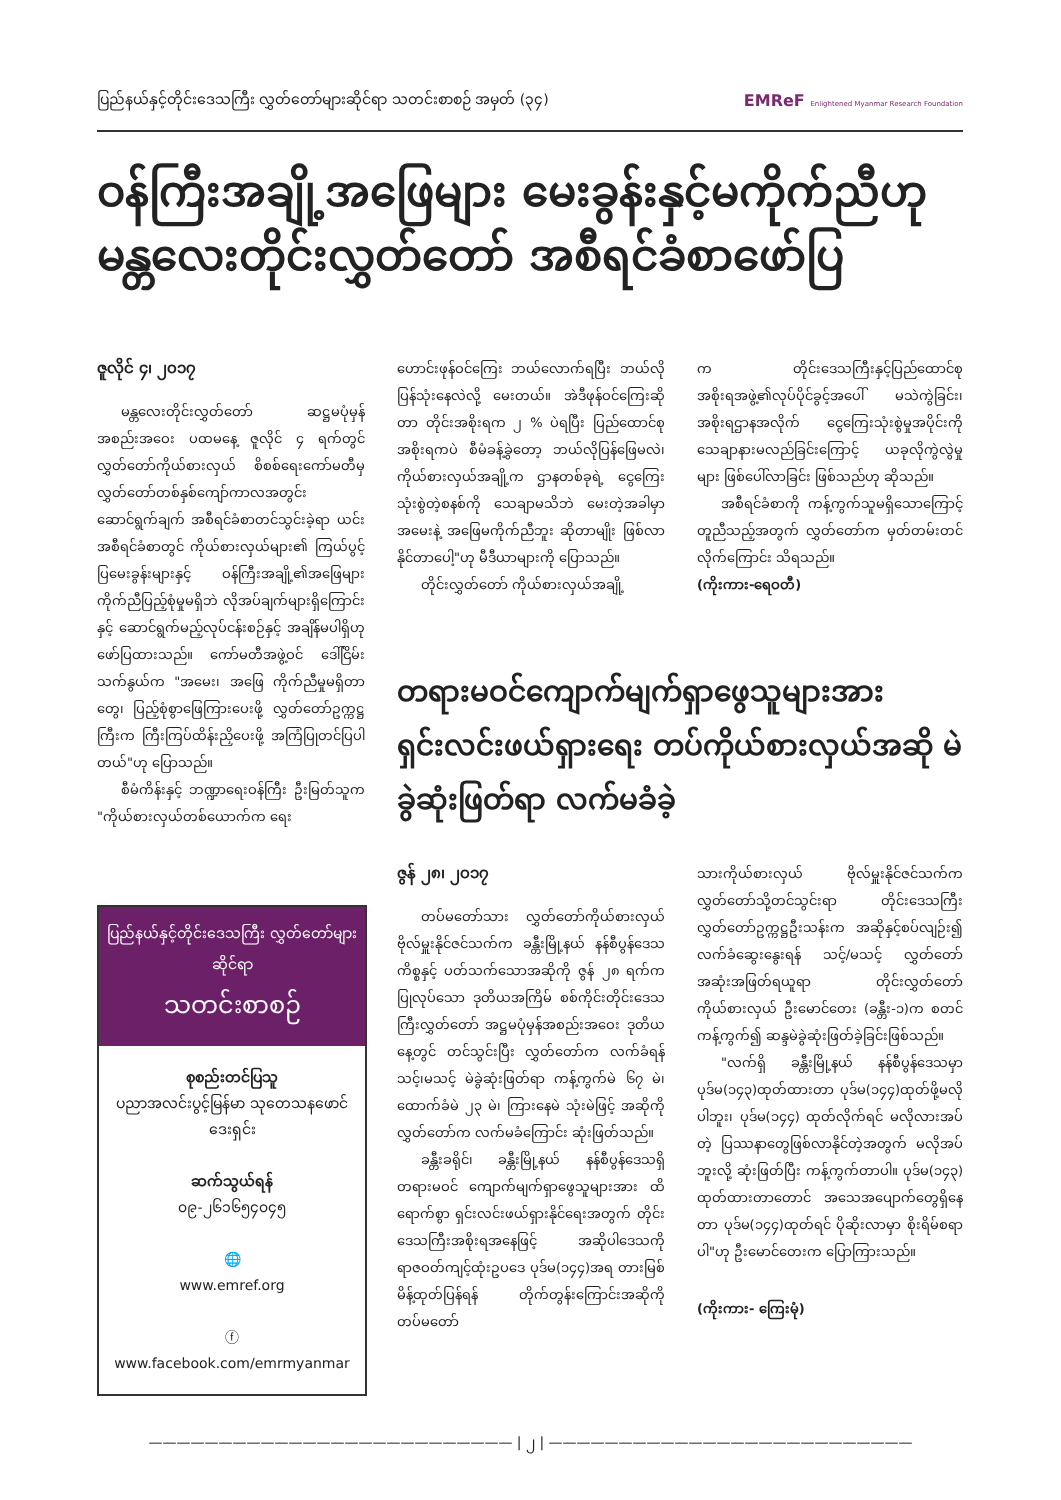ပြည်နယ်နှင့်တိုင်းဒေသကြီး လွှတ်တော်များဆိုင်ရာ သတင်းစာစဉ် အမှတ် (၃၄) EMReF Enlightened Myanmar Research Foundation
ဝန်ကြီးအချို့အဖြေများ မေးခွန်းနှင့်မကိုက်ညီဟု မန္တလေးတိုင်းလွှတ်တော် အစီရင်ခံစာဖော်ပြ
ဇူလိုင် ၄၊ ၂၀၁၇
မန္တလေးတိုင်းလွှတ်တော် ဆဋ္ဌမပုံမှန်အစည်းအဝေး ပထမနေ့ ဇူလိုင် ၄ ရက်တွင် လွှတ်တော်ကိုယ်စားလှယ် စိစစ်ရေးကော်မတီမှ လွှတ်တော်တစ်နှစ်ကျော်ကာလအတွင်း ဆောင်ရွက်ချက် အစီရင်ခံစာတင်သွင်းခဲ့ရာ ယင်းအစီရင်ခံစာတွင် ကိုယ်စားလှယ်များ၏ ကြယ်ပွင့်ပြမေးခွန်းများနှင့် ဝန်ကြီးအချို့၏အဖြေများ ကိုက်ညီပြည့်စုံမှုမရှိဘဲ လိုအပ်ချက်များရှိကြောင်းနှင့် ဆောင်ရွက်မည့်လုပ်ငန်းစဉ်နှင့် အချိန်မပါရှိဟု ဖော်ပြထားသည်။ ကော်မတီအဖွဲ့ဝင် ဒေါ်ငြိမ်းသက်နွယ်က "အမေး၊ အဖြေ ကိုက်ညီမှုမရှိတာတွေ၊ ပြည့်စုံစွာဖြေကြားပေးဖို့ လွှတ်တော်ဥက္ကဋ္ဌကြီးက ကြီးကြပ်ထိန်းညှိပေးဖို့ အကြံပြုတင်ပြပါတယ်"ဟု ပြောသည်။
စီမံကိန်းနှင့် ဘဏ္ဍာရေးဝန်ကြီး ဦးမြတ်သူက "ကိုယ်စားလှယ်တစ်ယောက်က ရေး
ဟောင်းဖုန်ဝင်ကြေး ဘယ်လောက်ရပြီး ဘယ်လိုပြန်သုံးနေလဲလို့ မေးတယ်။ အဲဒီဖုန်ဝင်ကြေးဆိုတာ တိုင်းအစိုးရက ၂ % ပဲရပြီး ပြည်ထောင်စုအစိုးရကပဲ စီမံခန့်ခွဲတော့ ဘယ်လိုပြန်ဖြေမလဲ၊ ကိုယ်စားလှယ်အချို့က ဌာနတစ်ခုရဲ့ ငွေကြေးသုံးစွဲတဲ့စနစ်ကို သေချာမသိဘဲ မေးတဲ့အခါမှာ အမေးနဲ့ အဖြေမကိုက်ညီဘူး ဆိုတာမျိုး ဖြစ်လာနိုင်တာပေါ့"ဟု မီဒီယာများကို ပြောသည်။
တိုင်းလွှတ်တော် ကိုယ်စားလှယ်အချို့
က တိုင်းဒေသကြီးနှင့်ပြည်ထောင်စုအစိုးရအဖွဲ့၏လုပ်ပိုင်ခွင့်အပေါ် မသဲကွဲခြင်း၊ အစိုးရဌာနအလိုက် ငွေကြေးသုံးစွဲမှုအပိုင်းကို သေချာနားမလည်ခြင်းကြောင့် ယခုလိုကွဲလွဲမှုများ ဖြစ်ပေါ်လာခြင်း ဖြစ်သည်ဟု ဆိုသည်။
အစီရင်ခံစာကို ကန့်ကွက်သူမရှိသောကြောင့် တူညီသည့်အတွက် လွှတ်တော်က မှတ်တမ်းတင်လိုက်ကြောင်း သိရသည်။
(ကိုးကား-ရေဝတီ)
ပြည်နယ်နှင့်တိုင်းဒေသကြီး လွှတ်တော်များဆိုင်ရာ
သတင်းစာစဉ်
စုစည်းတင်ပြသူ
ပညာအလင်းပွင့်မြန်မာ သုတေသနဖောင်ဒေးရှင်း
ဆက်သွယ်ရန်
၀၉-၂၆၁၆၅၄၀၄၅
🌐
www.emref.org
ⓕ
www.facebook.com/emrmyanmar
တရားမဝင်ကျောက်မျက်ရှာဖွေသူများအား ရှင်းလင်းဖယ်ရှားရေး တပ်ကိုယ်စားလှယ်အဆို မဲခွဲဆုံးဖြတ်ရာ လက်မခံခဲ့
ဇွန် ၂၈၊ ၂၀၁၇
တပ်မတော်သား လွှတ်တော်ကိုယ်စားလှယ် ဗိုလ်မှူးနိုင်ဇင်သက်က ခန္တီးမြို့နယ် နန်စီပွန်ဒေသကိစ္စနှင့် ပတ်သက်သောအဆိုကို ဇွန် ၂၈ ရက်က ပြုလုပ်သော ဒုတိယအကြိမ် စစ်ကိုင်းတိုင်းဒေသကြီးလွှတ်တော် အဋ္ဌမပုံမှန်အစည်းအဝေး ဒုတိယနေ့တွင် တင်သွင်းပြီး လွှတ်တော်က လက်ခံရန် သင့်၊မသင့် မဲခွဲဆုံးဖြတ်ရာ ကန့်ကွက်မဲ ၆၇ မဲ၊ ထောက်ခံမဲ ၂၃ မဲ၊ ကြားနေမဲ သုံးမဲဖြင့် အဆိုကို လွှတ်တော်က လက်မခံကြောင်း ဆုံးဖြတ်သည်။
ခန္တီးခရိုင်၊ ခန္တီးမြို့နယ် နန်စီပွန်ဒေသရှိ တရားမဝင် ကျောက်မျက်ရှာဖွေသူများအား ထိရောက်စွာ ရှင်းလင်းဖယ်ရှားနိုင်ရေးအတွက် တိုင်းဒေသကြီးအစိုးရအနေဖြင့် အဆိုပါဒေသကို ရာဇဝတ်ကျင့်ထုံးဥပဒေ ပုဒ်မ(၁၄၄)အရ တားမြစ်မိန့်ထုတ်ပြန်ရန် တိုက်တွန်းကြောင်းအဆိုကို တပ်မတော်
သားကိုယ်စားလှယ် ဗိုလ်မှူးနိုင်ဇင်သက်က လွှတ်တော်သို့တင်သွင်းရာ တိုင်းဒေသကြီးလွှတ်တော်ဥက္ကဋ္ဌဦးသန်းက အဆိုနှင့်စပ်လျဉ်း၍ လက်ခံဆွေးနွေးရန် သင့်/မသင့် လွှတ်တော် အဆုံးအဖြတ်ရယူရာ တိုင်းလွှတ်တော်ကိုယ်စားလှယ် ဦးမောင်တေး (ခန္တီး-၁)က စတင်ကန့်ကွက်၍ ဆန္ဒမဲခွဲဆုံးဖြတ်ခဲ့ခြင်းဖြစ်သည်။
"လက်ရှိ ခန္တီးမြို့နယ် နန်စီပွန်ဒေသမှာ ပုဒ်မ(၁၄၃)ထုတ်ထားတာ ပုဒ်မ(၁၄၄)ထုတ်ဖို့မလိုပါဘူး၊ ပုဒ်မ(၁၄၄) ထုတ်လိုက်ရင် မလိုလားအပ်တဲ့ ပြဿနာတွေဖြစ်လာနိုင်တဲ့အတွက် မလိုအပ်ဘူးလို့ ဆုံးဖြတ်ပြီး ကန့်ကွက်တာပါ။ ပုဒ်မ(၁၄၃) ထုတ်ထားတာတောင် အသေအပျောက်တွေရှိနေတာ ပုဒ်မ(၁၄၄)ထုတ်ရင် ပိုဆိုးလာမှာ စိုးရိမ်စရာပါ"ဟု ဦးမောင်တေးက ပြောကြားသည်။
(ကိုးကား- ကြေးမုံ)
—————————————————————————— | ၂ | ——————————————————————————